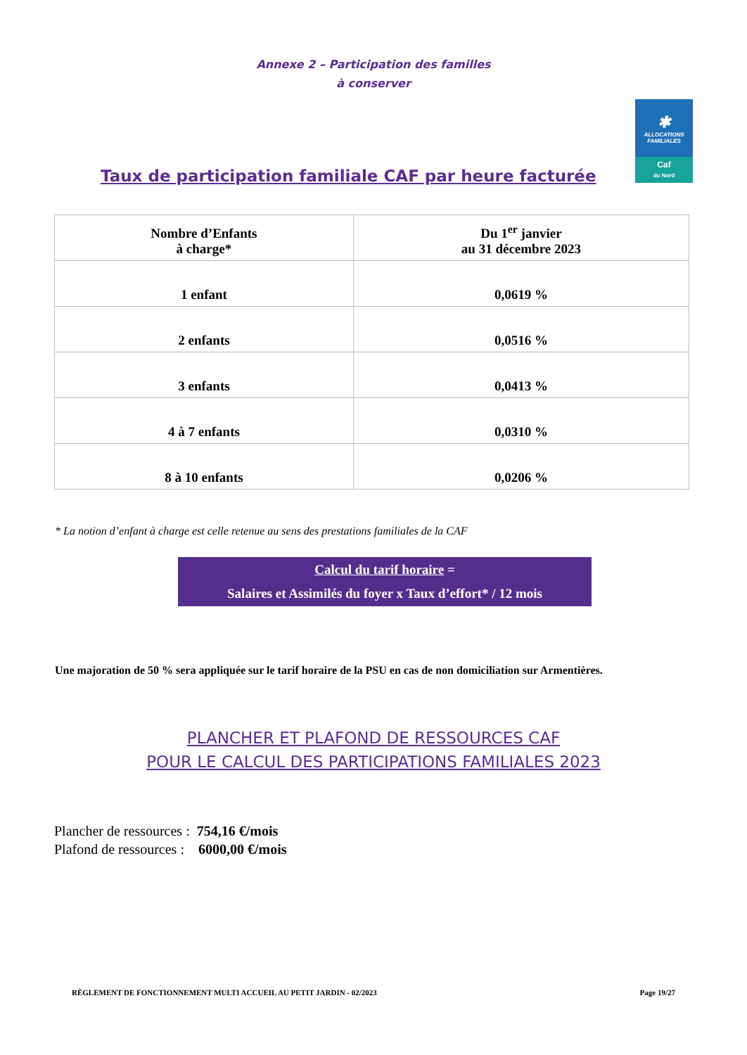Annexe 2 – Participation des familles
à conserver
✱
ALLOCATIONS
FAMILIALES
Caf
du Nord
Taux de participation familiale CAF par heure facturée
| Nombre d’Enfants à charge* | Du 1<sup>er</sup> janvier au 31 décembre 2023 |
| --- | --- |
| 1 enfant | 0,0619 % |
| 2 enfants | 0,0516 % |
| 3 enfants | 0,0413 % |
| 4 à 7 enfants | 0,0310 % |
| 8 à 10 enfants | 0,0206 % |
* La notion d’enfant à charge est celle retenue au sens des prestations familiales de la CAF
Calcul du tarif horaire =
Salaires et Assimilés du foyer x Taux d’effort* / 12 mois
Une majoration de 50 % sera appliquée sur le tarif horaire de la PSU en cas de non domiciliation sur Armentières.
PLANCHER ET PLAFOND DE RESSOURCES CAF
POUR LE CALCUL DES PARTICIPATIONS FAMILIALES 2023
Plancher de ressources : 754,16 €/mois
Plafond de ressources : 6000,00 €/mois
RÈGLEMENT DE FONCTIONNEMENT MULTI ACCUEIL AU PETIT JARDIN - 02/2023 Page 19/27